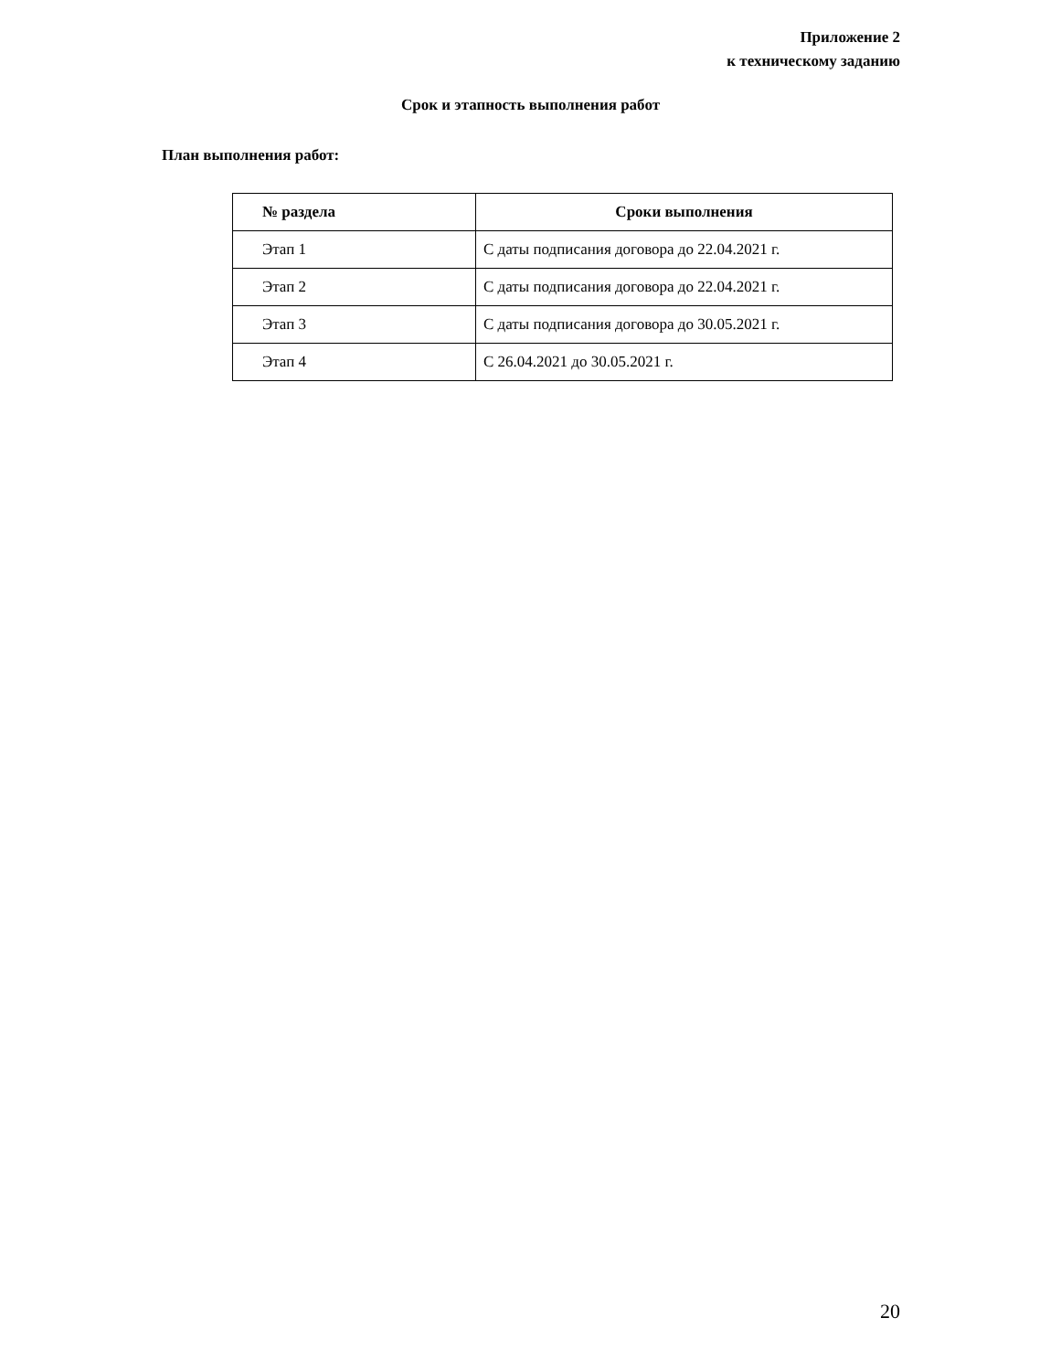Приложение 2
к техническому заданию
Срок и этапность выполнения работ
План выполнения работ:
| № раздела | Сроки выполнения |
| --- | --- |
| Этап 1 | С даты подписания договора до 22.04.2021 г. |
| Этап 2 | С даты подписания договора до 22.04.2021 г. |
| Этап 3 | С даты подписания договора до 30.05.2021 г. |
| Этап 4 | С 26.04.2021 до 30.05.2021 г. |
20